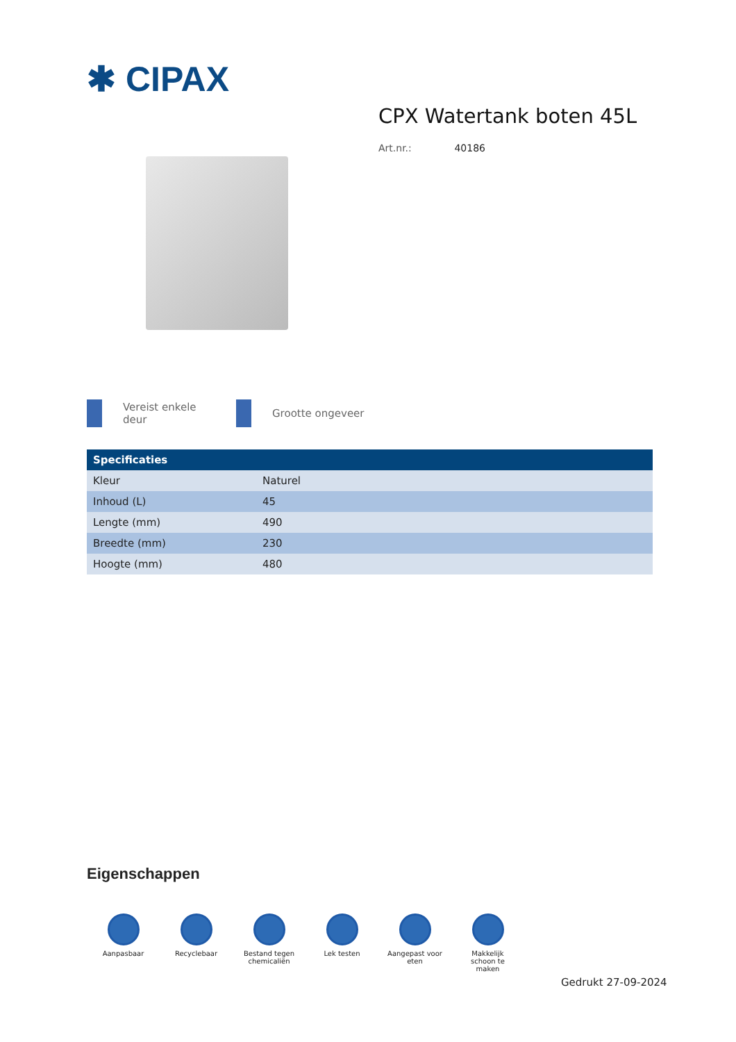✱ CIPAX
CPX Watertank boten 45L
Art.nr.: 40186
Vereist enkele
deur
Grootte ongeveer
| Specificaties | |
| --- | --- |
| Kleur | Naturel |
| Inhoud (L) | 45 |
| Lengte (mm) | 490 |
| Breedte (mm) | 230 |
| Hoogte (mm) | 480 |
Eigenschappen
Aanpasbaar Recyclebaar Bestand tegen
chemicaliën
Lek testen Aangepast voor
eten
Makkelijk
schoon te
maken
Gedrukt 27-09-2024